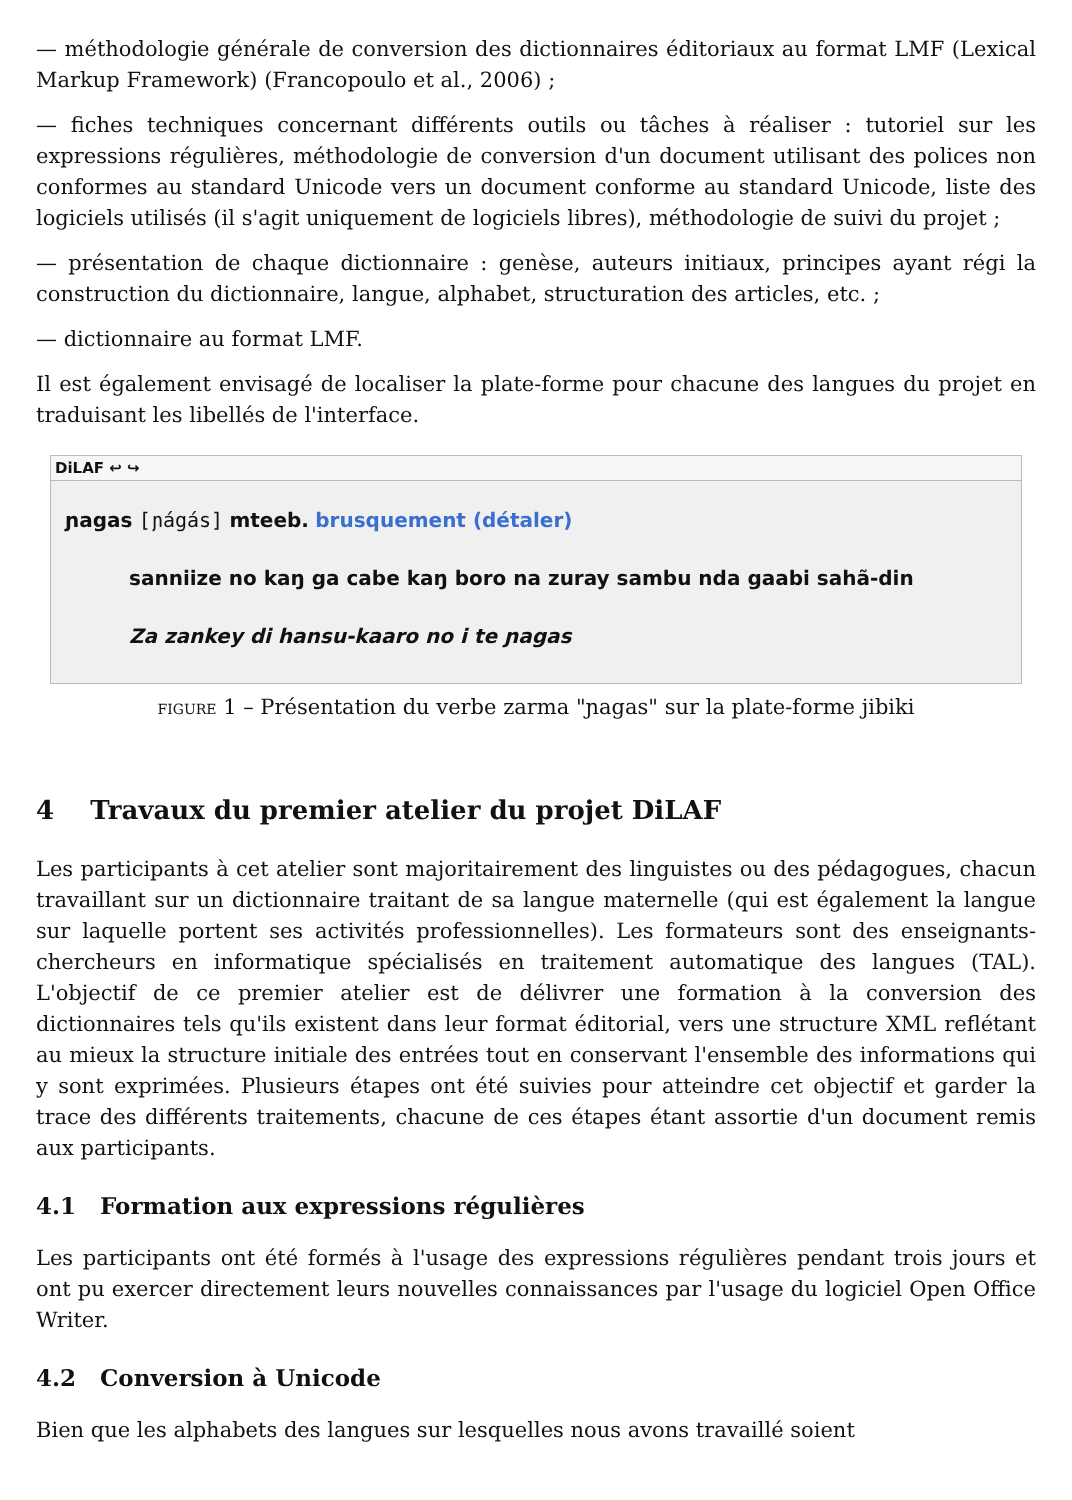— méthodologie générale de conversion des dictionnaires éditoriaux au format LMF (Lexical Markup Framework) (Francopoulo et al., 2006) ;
— fiches techniques concernant différents outils ou tâches à réaliser : tutoriel sur les expressions régulières, méthodologie de conversion d'un document utilisant des polices non conformes au standard Unicode vers un document conforme au standard Unicode, liste des logiciels utilisés (il s'agit uniquement de logiciels libres), méthodologie de suivi du projet ;
— présentation de chaque dictionnaire : genèse, auteurs initiaux, principes ayant régi la construction du dictionnaire, langue, alphabet, structuration des articles, etc. ;
— dictionnaire au format LMF.
Il est également envisagé de localiser la plate-forme pour chacune des langues du projet en traduisant les libellés de l'interface.
DiLAF ↩ ↪
ɲagas [ɲágás] mteeb. brusquement (détaler)
sanniize no kaŋ ga cabe kaŋ boro na zuray sambu nda gaabi sahã-din
Za zankey di hansu-kaaro no i te ɲagas
FIGURE 1 – Présentation du verbe zarma "ɲagas" sur la plate-forme jibiki
4 Travaux du premier atelier du projet DiLAF
Les participants à cet atelier sont majoritairement des linguistes ou des pédagogues, chacun travaillant sur un dictionnaire traitant de sa langue maternelle (qui est également la langue sur laquelle portent ses activités professionnelles). Les formateurs sont des enseignants-chercheurs en informatique spécialisés en traitement automatique des langues (TAL). L'objectif de ce premier atelier est de délivrer une formation à la conversion des dictionnaires tels qu'ils existent dans leur format éditorial, vers une structure XML reflétant au mieux la structure initiale des entrées tout en conservant l'ensemble des informations qui y sont exprimées. Plusieurs étapes ont été suivies pour atteindre cet objectif et garder la trace des différents traitements, chacune de ces étapes étant assortie d'un document remis aux participants.
4.1 Formation aux expressions régulières
Les participants ont été formés à l'usage des expressions régulières pendant trois jours et ont pu exercer directement leurs nouvelles connaissances par l'usage du logiciel Open Office Writer.
4.2 Conversion à Unicode
Bien que les alphabets des langues sur lesquelles nous avons travaillé soient